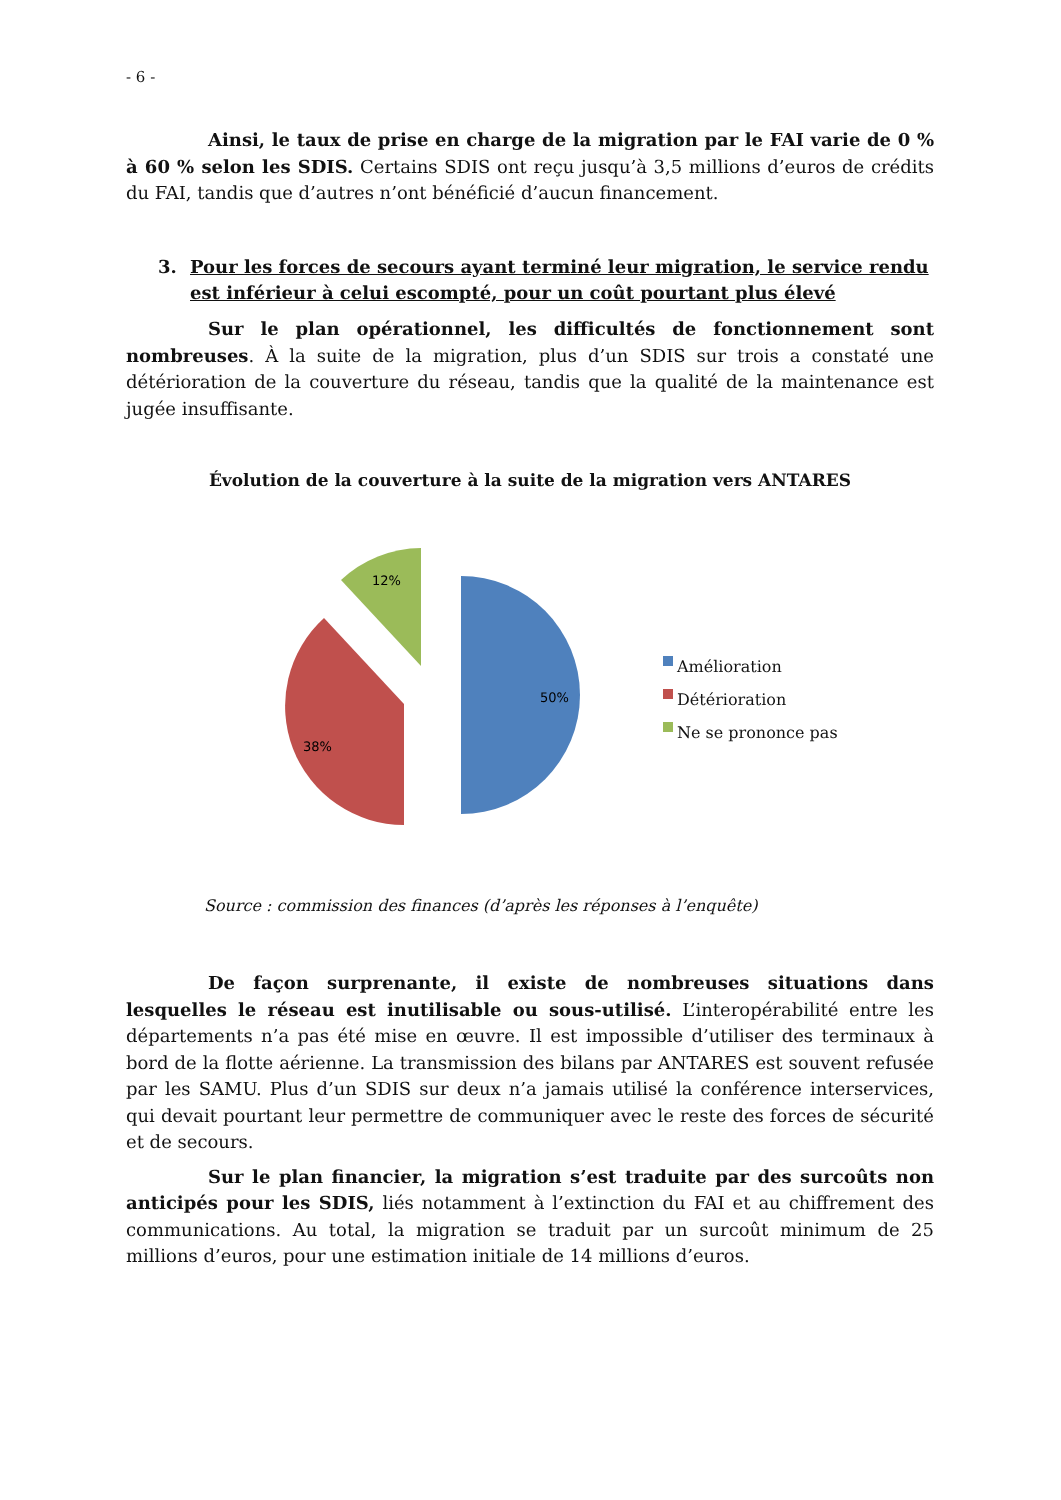- 6 -
Ainsi, le taux de prise en charge de la migration par le FAI varie de 0 % à 60 % selon les SDIS. Certains SDIS ont reçu jusqu’à 3,5 millions d’euros de crédits du FAI, tandis que d’autres n’ont bénéficié d’aucun financement.
3. Pour les forces de secours ayant terminé leur migration, le service rendu est inférieur à celui escompté, pour un coût pourtant plus élevé
Sur le plan opérationnel, les difficultés de fonctionnement sont nombreuses. À la suite de la migration, plus d’un SDIS sur trois a constaté une détérioration de la couverture du réseau, tandis que la qualité de la maintenance est jugée insuffisante.
Évolution de la couverture à la suite de la migration vers ANTARES
50%
38%
12%
Amélioration
Détérioration
Ne se prononce pas
Source : commission des finances (d’après les réponses à l’enquête)
De façon surprenante, il existe de nombreuses situations dans lesquelles le réseau est inutilisable ou sous-utilisé. L’interopérabilité entre les départements n’a pas été mise en œuvre. Il est impossible d’utiliser des terminaux à bord de la flotte aérienne. La transmission des bilans par ANTARES est souvent refusée par les SAMU. Plus d’un SDIS sur deux n’a jamais utilisé la conférence interservices, qui devait pourtant leur permettre de communiquer avec le reste des forces de sécurité et de secours.
Sur le plan financier, la migration s’est traduite par des surcoûts non anticipés pour les SDIS, liés notamment à l’extinction du FAI et au chiffrement des communications. Au total, la migration se traduit par un surcoût minimum de 25 millions d’euros, pour une estimation initiale de 14 millions d’euros.